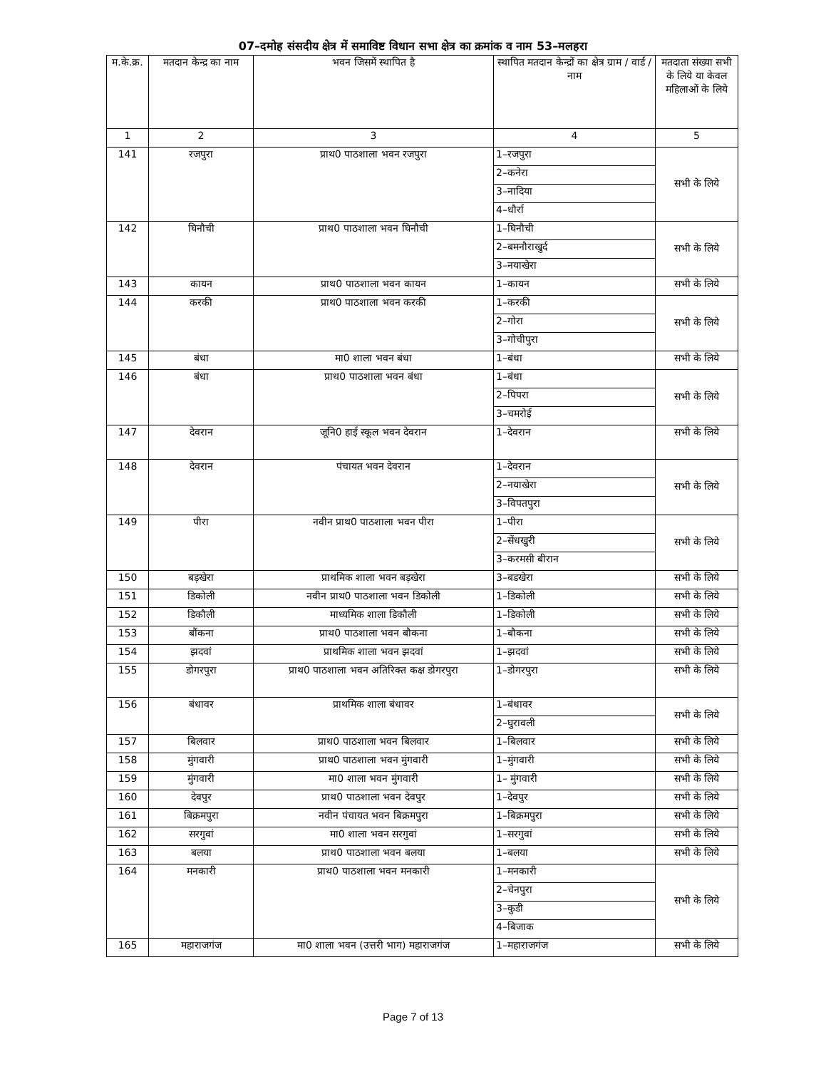07–दमोह संसदीय क्षेत्र में समाविष्ट विधान सभा क्षेत्र का क्रमांक व नाम 53–मलहरा
| म.के.क्र. | मतदान केन्द्र का नाम | भवन जिसमें स्थापित है | स्थापित मतदान केन्द्रों का क्षेत्र ग्राम / वार्ड / नाम | मतदाता संख्या सभी के लिये या केवल महिलाओं के लिये |
| --- | --- | --- | --- | --- |
| 1 | 2 | 3 | 4 | 5 |
| 141 | रजपुरा | प्राथ0 पाठशाला भवन रजपुरा | 1–रजपुरा | सभी के लिये |
| | | | 2–कनेरा | |
| | | | 3–नादिया | |
| | | | 4–धौर्रा | |
| 142 | घिनौची | प्राथ0 पाठशाला भवन घिनौची | 1–घिनौची | सभी के लिये |
| | | | 2–बमनौराखुर्द | |
| | | | 3–नयाखेरा | |
| 143 | कायन | प्राथ0 पाठशाला भवन कायन | 1–कायन | सभी के लिये |
| 144 | करकी | प्राथ0 पाठशाला भवन करकी | 1–करकी | सभी के लिये |
| | | | 2–गोरा | |
| | | | 3–गोचीपुरा | |
| 145 | बंधा | मा0 शाला भवन बंधा | 1–बंधा | सभी के लिये |
| 146 | बंधा | प्राथ0 पाठशाला भवन बंधा | 1–बंधा | सभी के लिये |
| | | | 2–पिपरा | |
| | | | 3–चमरोई | |
| 147 | देवरान | जूनि0 हाई स्कूल भवन देवरान | 1–देवरान | सभी के लिये |
| 148 | देवरान | पंचायत भवन देवरान | 1–देवरान | सभी के लिये |
| | | | 2–नयाखेरा | |
| | | | 3–विपतपुरा | |
| 149 | पीरा | नवीन प्राथ0 पाठशाला भवन पीरा | 1–पीरा | सभी के लिये |
| | | | 2–सेंधखुरी | |
| | | | 3–करमसी बीरान | |
| 150 | बड़खेरा | प्राथमिक शाला भवन बड़खेरा | 3–बडखेरा | सभी के लिये |
| 151 | डिकोली | नवीन प्राथ0 पाठशाला भवन डिकोली | 1–डिकोली | सभी के लिये |
| 152 | डिकौली | माध्यमिक शाला डिकौली | 1–डिकोली | सभी के लिये |
| 153 | बौंकना | प्राथ0 पाठशाला भवन बौकना | 1–बौकना | सभी के लिये |
| 154 | झदवां | प्राथमिक शाला भवन झदवां | 1–झदवां | सभी के लिये |
| 155 | डोगरपुरा | प्राथ0 पाठशाला भवन अतिरिक्त कक्ष डोगरपुरा | 1–डोगरपुरा | सभी के लिये |
| 156 | बंधावर | प्राथमिक शाला बंधावर | 1–बंधावर | सभी के लिये |
| | | | 2–घुरावली | |
| 157 | बिलवार | प्राथ0 पाठशाला भवन बिलवार | 1–बिलवार | सभी के लिये |
| 158 | मुंगवारी | प्राथ0 पाठशाला भवन मुंगवारी | 1–मुंगवारी | सभी के लिये |
| 159 | मुंगवारी | मा0 शाला भवन मुंगवारी | 1– मुंगवारी | सभी के लिये |
| 160 | देवपुर | प्राथ0 पाठशाला भवन देवपुर | 1–देवपुर | सभी के लिये |
| 161 | बिक्रमपुरा | नवीन पंचायत भवन बिक्रमपुरा | 1–बिक्रमपुरा | सभी के लिये |
| 162 | सरगुवां | मा0 शाला भवन सरगुवां | 1–सरगुवां | सभी के लिये |
| 163 | बलया | प्राथ0 पाठशाला भवन बलया | 1–बलया | सभी के लिये |
| 164 | मनकारी | प्राथ0 पाठशाला भवन मनकारी | 1–मनकारी | सभी के लिये |
| | | | 2–चेनपुरा | |
| | | | 3–कुडी | |
| | | | 4–बिजाक | |
| 165 | महाराजगंज | मा0 शाला भवन (उत्तरी भाग) महाराजगंज | 1–महाराजगंज | सभी के लिये |
Page 7 of 13